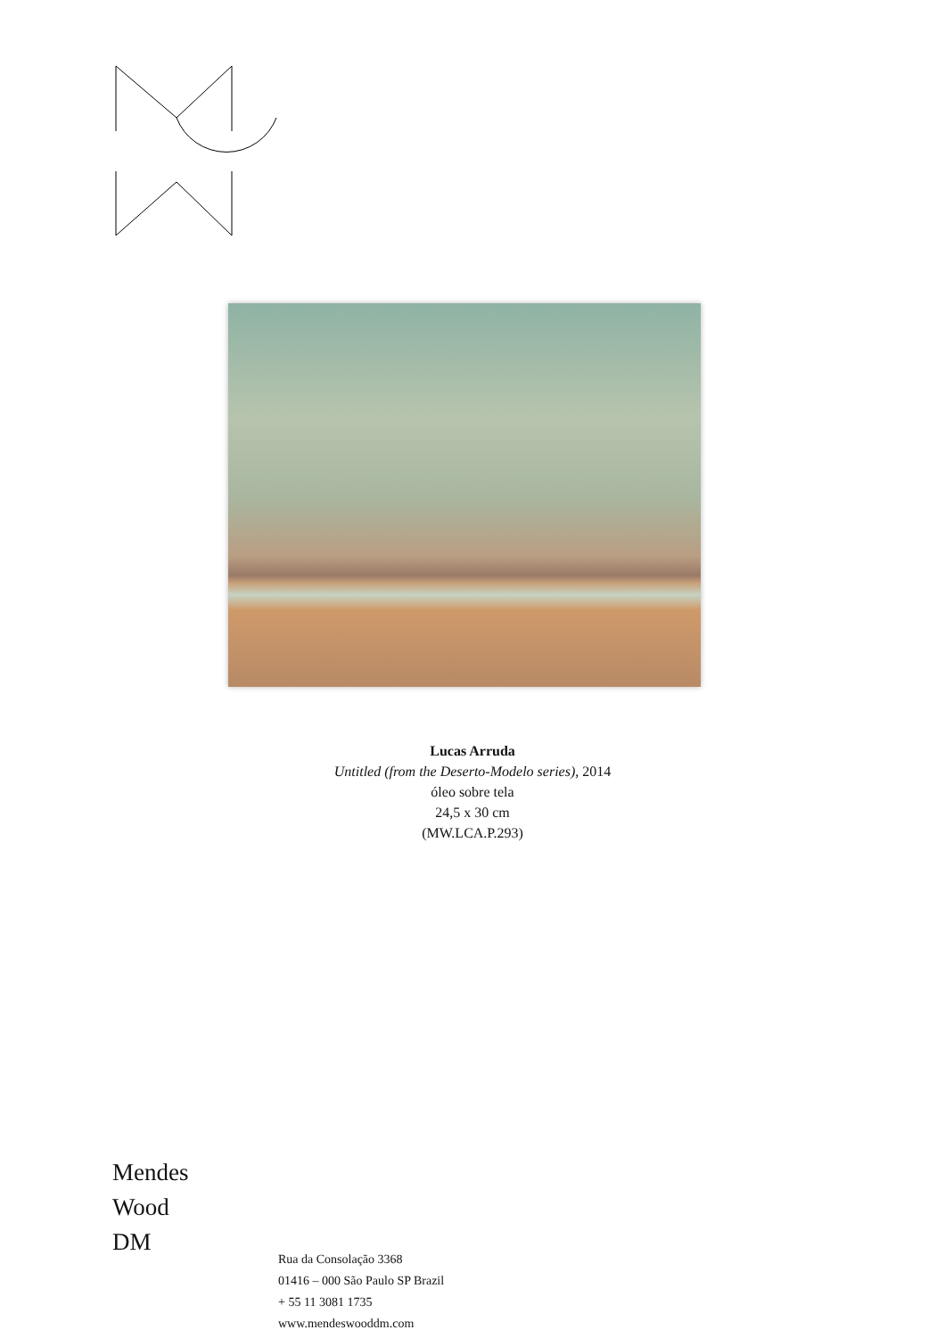Lucas Arruda
Untitled (from the Deserto-Modelo series), 2014
óleo sobre tela
24,5 x 30 cm
(MW.LCA.P.293)
Mendes
Wood
DM
Rua da Consolação 3368
01416 – 000 São Paulo SP Brazil
+ 55 11 3081 1735
www.mendeswooddm.com